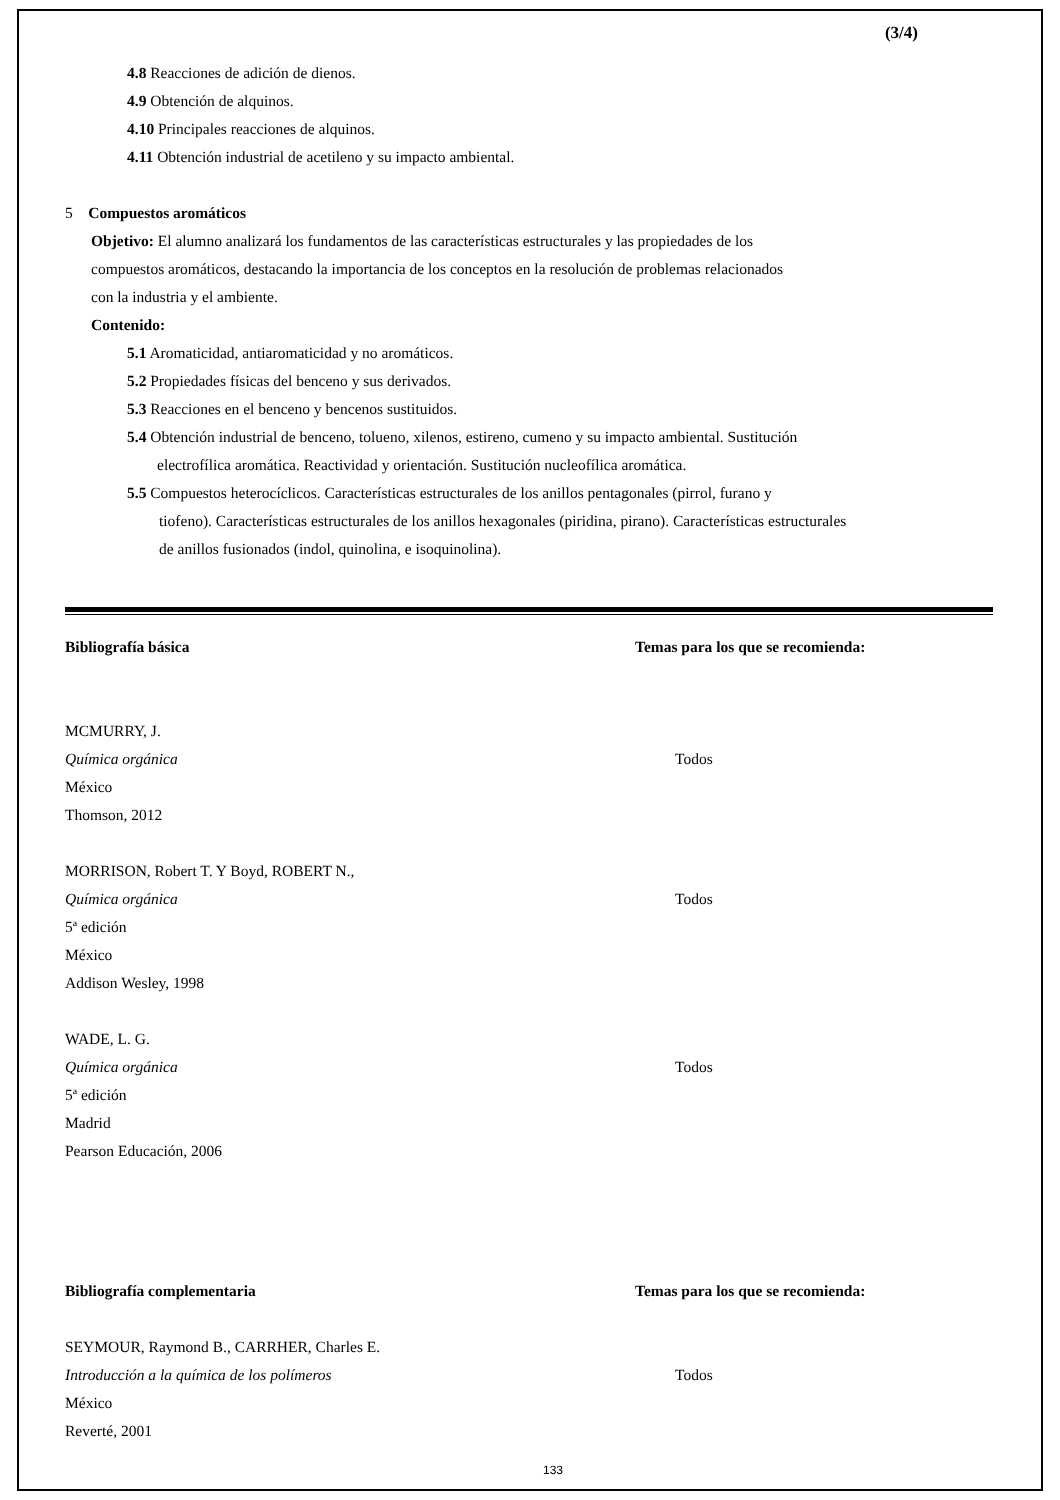(3/4)
4.8 Reacciones de adición de dienos.
4.9 Obtención de alquinos.
4.10 Principales reacciones de alquinos.
4.11 Obtención industrial de acetileno y su impacto ambiental.
5 Compuestos aromáticos
Objetivo: El alumno analizará los fundamentos de las características estructurales y las propiedades de los
compuestos aromáticos, destacando la importancia de los conceptos en la resolución de problemas relacionados
con la industria y el ambiente.
Contenido:
5.1 Aromaticidad, antiaromaticidad y no aromáticos.
5.2 Propiedades físicas del benceno y sus derivados.
5.3 Reacciones en el benceno y bencenos sustituidos.
5.4 Obtención industrial de benceno, tolueno, xilenos, estireno, cumeno y su impacto ambiental. Sustitución
electrofílica aromática. Reactividad y orientación. Sustitución nucleofílica aromática.
5.5 Compuestos heterocíclicos. Características estructurales de los anillos pentagonales (pirrol, furano y
tiofeno). Características estructurales de los anillos hexagonales (piridina, pirano). Características estructurales
de anillos fusionados (indol, quinolina, e isoquinolina).
Bibliografía básica Temas para los que se recomienda:
MCMURRY, J.
Química orgánica Todos
México
Thomson, 2012
MORRISON, Robert T. Y Boyd, ROBERT N.,
Química orgánica Todos
5ª edición
México
Addison Wesley, 1998
WADE, L. G.
Química orgánica Todos
5ª edición
Madrid
Pearson Educación, 2006
Bibliografía complementaria Temas para los que se recomienda:
SEYMOUR, Raymond B., CARRHER, Charles E.
Introducción a la química de los polímeros Todos
México
Reverté, 2001
133